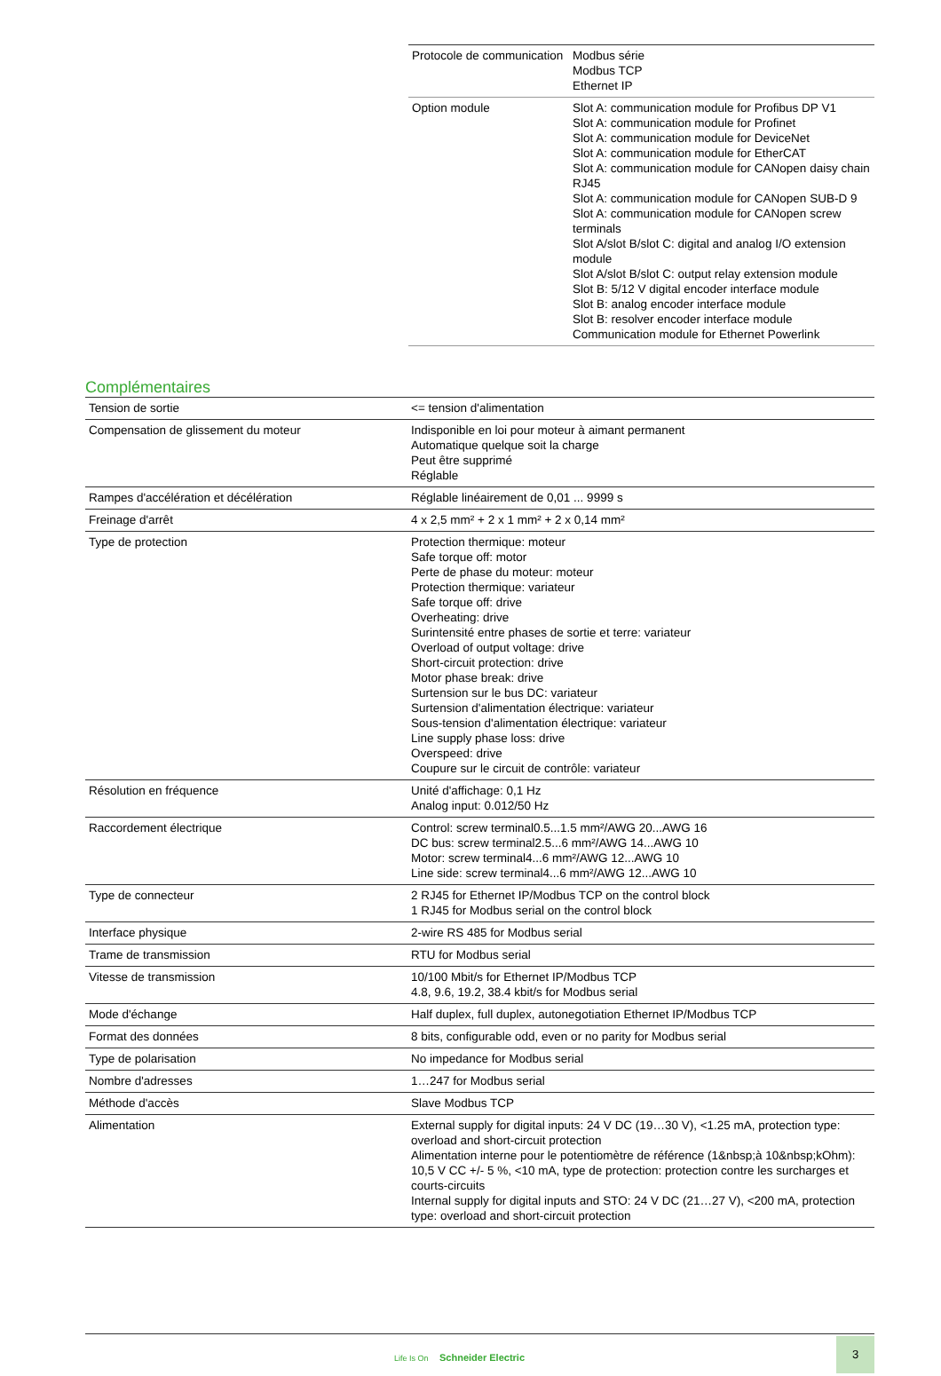| Protocole de communication | Modbus série Modbus TCP Ethernet IP |
| Option module | Slot A: communication module for Profibus DP V1 Slot A: communication module for Profinet Slot A: communication module for DeviceNet Slot A: communication module for EtherCAT Slot A: communication module for CANopen daisy chain RJ45 Slot A: communication module for CANopen SUB-D 9 Slot A: communication module for CANopen screw terminals Slot A/slot B/slot C: digital and analog I/O extension module Slot A/slot B/slot C: output relay extension module Slot B: 5/12 V digital encoder interface module Slot B: analog encoder interface module Slot B: resolver encoder interface module Communication module for Ethernet Powerlink |
Complémentaires
| Tension de sortie | <= tension d'alimentation |
| Compensation de glissement du moteur | Indisponible en loi pour moteur à aimant permanent Automatique quelque soit la charge Peut être supprimé Réglable |
| Rampes d'accélération et décélération | Réglable linéairement de 0,01 ... 9999 s |
| Freinage d'arrêt | 4 x 2,5 mm² + 2 x 1 mm² + 2 x 0,14 mm² |
| Type de protection | Protection thermique: moteur Safe torque off: motor Perte de phase du moteur: moteur Protection thermique: variateur Safe torque off: drive Overheating: drive Surintensité entre phases de sortie et terre: variateur Overload of output voltage: drive Short-circuit protection: drive Motor phase break: drive Surtension sur le bus DC: variateur Surtension d'alimentation électrique: variateur Sous-tension d'alimentation électrique: variateur Line supply phase loss: drive Overspeed: drive Coupure sur le circuit de contrôle: variateur |
| Résolution en fréquence | Unité d'affichage: 0,1 Hz Analog input: 0.012/50 Hz |
| Raccordement électrique | Control: screw terminal0.5...1.5 mm²/AWG 20...AWG 16 DC bus: screw terminal2.5...6 mm²/AWG 14...AWG 10 Motor: screw terminal4...6 mm²/AWG 12...AWG 10 Line side: screw terminal4...6 mm²/AWG 12...AWG 10 |
| Type de connecteur | 2 RJ45 for Ethernet IP/Modbus TCP on the control block 1 RJ45 for Modbus serial on the control block |
| Interface physique | 2-wire RS 485 for Modbus serial |
| Trame de transmission | RTU for Modbus serial |
| Vitesse de transmission | 10/100 Mbit/s for Ethernet IP/Modbus TCP 4.8, 9.6, 19.2, 38.4 kbit/s for Modbus serial |
| Mode d'échange | Half duplex, full duplex, autonegotiation Ethernet IP/Modbus TCP |
| Format des données | 8 bits, configurable odd, even or no parity for Modbus serial |
| Type de polarisation | No impedance for Modbus serial |
| Nombre d'adresses | 1…247 for Modbus serial |
| Méthode d'accès | Slave Modbus TCP |
| Alimentation | External supply for digital inputs: 24 V DC (19…30 V), <1.25 mA, protection type: overload and short-circuit protection Alimentation interne pour le potentiomètre de référence (1&nbsp;à 10&nbsp;kOhm): 10,5 V CC +/- 5 %, <10 mA, type de protection: protection contre les surcharges et courts-circuits Internal supply for digital inputs and STO: 24 V DC (21…27 V), <200 mA, protection type: overload and short-circuit protection |
Life Is On Schneider Electric
3